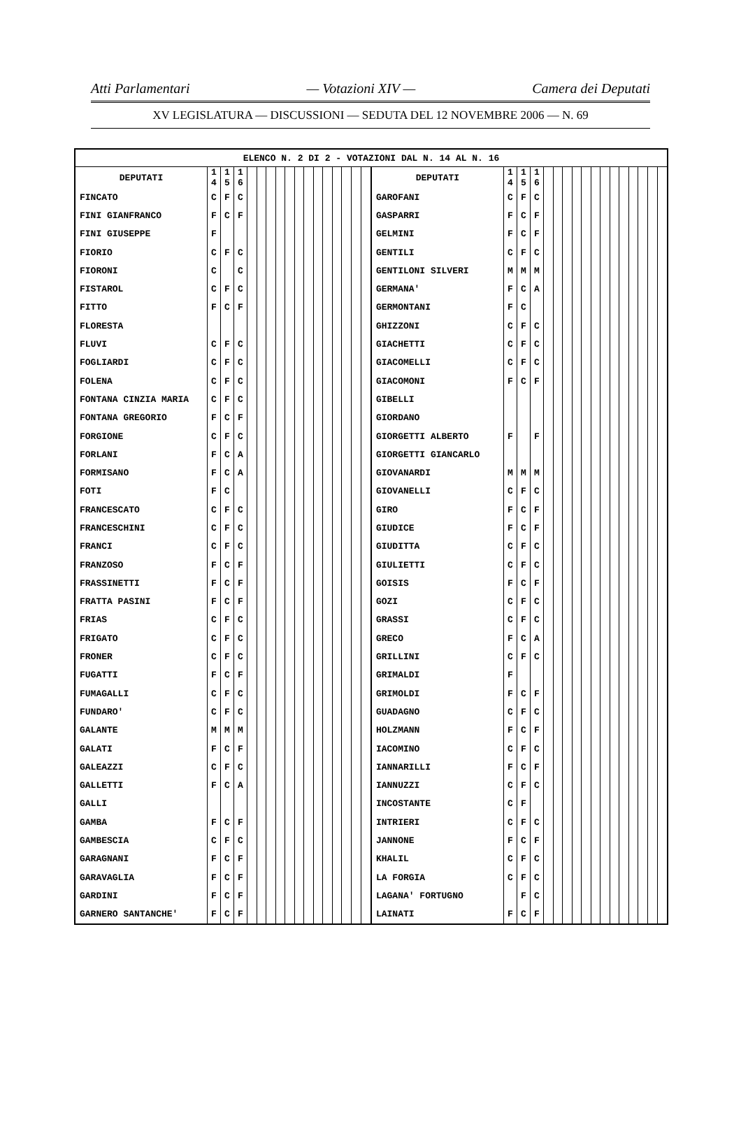Atti Parlamentari — Votazioni XIV — Camera dei Deputati
XV LEGISLATURA — DISCUSSIONI — SEDUTA DEL 12 NOVEMBRE 2006 — N. 69
| ELENCO N. 2 DI 2 - VOTAZIONI DAL N. 14 AL N. 16 | | | | | | | | | | | | | | | | | | | | | | | | | | | | | | | | | |
| --- | --- | --- | --- | --- | --- | --- | --- | --- | --- | --- | --- | --- | --- | --- | --- | --- | --- | --- | --- | --- | --- | --- | --- | --- | --- | --- | --- | --- | --- | --- | --- | --- | --- |
| DEPUTATI | 1 4 | 1 5 | 1 6 | | | | | | | | | | | | | | DEPUTATI | 1 4 | 1 5 | 1 6 | | | | | | | | | | | | | |
| FINCATO | C | F | C | | | | | | | | | | | | | | GAROFANI | C | F | C | | | | | | | | | | | | | |
| FINI GIANFRANCO | F | C | F | | | | | | | | | | | | | | GASPARRI | F | C | F | | | | | | | | | | | | | |
| FINI GIUSEPPE | F | | | | | | | | | | | | | | | | GELMINI | F | C | F | | | | | | | | | | | | | |
| FIORIO | C | F | C | | | | | | | | | | | | | | GENTILI | C | F | C | | | | | | | | | | | | | |
| FIORONI | C | | C | | | | | | | | | | | | | | GENTILONI SILVERI | M | M | M | | | | | | | | | | | | | |
| FISTAROL | C | F | C | | | | | | | | | | | | | | GERMANA' | F | C | A | | | | | | | | | | | | | |
| FITTO | F | C | F | | | | | | | | | | | | | | GERMONTANI | F | C | | | | | | | | | | | | | | |
| FLORESTA | | | | | | | | | | | | | | | | | GHIZZONI | C | F | C | | | | | | | | | | | | | |
| FLUVI | C | F | C | | | | | | | | | | | | | | GIACHETTI | C | F | C | | | | | | | | | | | | | |
| FOGLIARDI | C | F | C | | | | | | | | | | | | | | GIACOMELLI | C | F | C | | | | | | | | | | | | | |
| FOLENA | C | F | C | | | | | | | | | | | | | | GIACOMONI | F | C | F | | | | | | | | | | | | | |
| FONTANA CINZIA MARIA | C | F | C | | | | | | | | | | | | | | GIBELLI | | | | | | | | | | | | | | | | |
| FONTANA GREGORIO | F | C | F | | | | | | | | | | | | | | GIORDANO | | | | | | | | | | | | | | | | |
| FORGIONE | C | F | C | | | | | | | | | | | | | | GIORGETTI ALBERTO | F | | F | | | | | | | | | | | | | |
| FORLANI | F | C | A | | | | | | | | | | | | | | GIORGETTI GIANCARLO | | | | | | | | | | | | | | | | |
| FORMISANO | F | C | A | | | | | | | | | | | | | | GIOVANARDI | M | M | M | | | | | | | | | | | | | |
| FOTI | F | C | | | | | | | | | | | | | | | GIOVANELLI | C | F | C | | | | | | | | | | | | | |
| FRANCESCATO | C | F | C | | | | | | | | | | | | | | GIRO | F | C | F | | | | | | | | | | | | | |
| FRANCESCHINI | C | F | C | | | | | | | | | | | | | | GIUDICE | F | C | F | | | | | | | | | | | | | |
| FRANCI | C | F | C | | | | | | | | | | | | | | GIUDITTA | C | F | C | | | | | | | | | | | | | |
| FRANZOSO | F | C | F | | | | | | | | | | | | | | GIULIETTI | C | F | C | | | | | | | | | | | | | |
| FRASSINETTI | F | C | F | | | | | | | | | | | | | | GOISIS | F | C | F | | | | | | | | | | | | | |
| FRATTA PASINI | F | C | F | | | | | | | | | | | | | | GOZI | C | F | C | | | | | | | | | | | | | |
| FRIAS | C | F | C | | | | | | | | | | | | | | GRASSI | C | F | C | | | | | | | | | | | | | |
| FRIGATO | C | F | C | | | | | | | | | | | | | | GRECO | F | C | A | | | | | | | | | | | | | |
| FRONER | C | F | C | | | | | | | | | | | | | | GRILLINI | C | F | C | | | | | | | | | | | | | |
| FUGATTI | F | C | F | | | | | | | | | | | | | | GRIMALDI | F | | | | | | | | | | | | | | | |
| FUMAGALLI | C | F | C | | | | | | | | | | | | | | GRIMOLDI | F | C | F | | | | | | | | | | | | | |
| FUNDARO' | C | F | C | | | | | | | | | | | | | | GUADAGNO | C | F | C | | | | | | | | | | | | | |
| GALANTE | M | M | M | | | | | | | | | | | | | | HOLZMANN | F | C | F | | | | | | | | | | | | | |
| GALATI | F | C | F | | | | | | | | | | | | | | IACOMINO | C | F | C | | | | | | | | | | | | | |
| GALEAZZI | C | F | C | | | | | | | | | | | | | | IANNARILLI | F | C | F | | | | | | | | | | | | | |
| GALLETTI | F | C | A | | | | | | | | | | | | | | IANNUZZI | C | F | C | | | | | | | | | | | | | |
| GALLI | | | | | | | | | | | | | | | | | INCOSTANTE | C | F | | | | | | | | | | | | | | |
| GAMBA | F | C | F | | | | | | | | | | | | | | INTRIERI | C | F | C | | | | | | | | | | | | | |
| GAMBESCIA | C | F | C | | | | | | | | | | | | | | JANNONE | F | C | F | | | | | | | | | | | | | |
| GARAGNANI | F | C | F | | | | | | | | | | | | | | KHALIL | C | F | C | | | | | | | | | | | | | |
| GARAVAGLIA | F | C | F | | | | | | | | | | | | | | LA FORGIA | C | F | C | | | | | | | | | | | | | |
| GARDINI | F | C | F | | | | | | | | | | | | | | LAGANA' FORTUGNO | | F | C | | | | | | | | | | | | | |
| GARNERO SANTANCHE' | F | C | F | | | | | | | | | | | | | | LAINATI | F | C | F | | | | | | | | | | | | | |